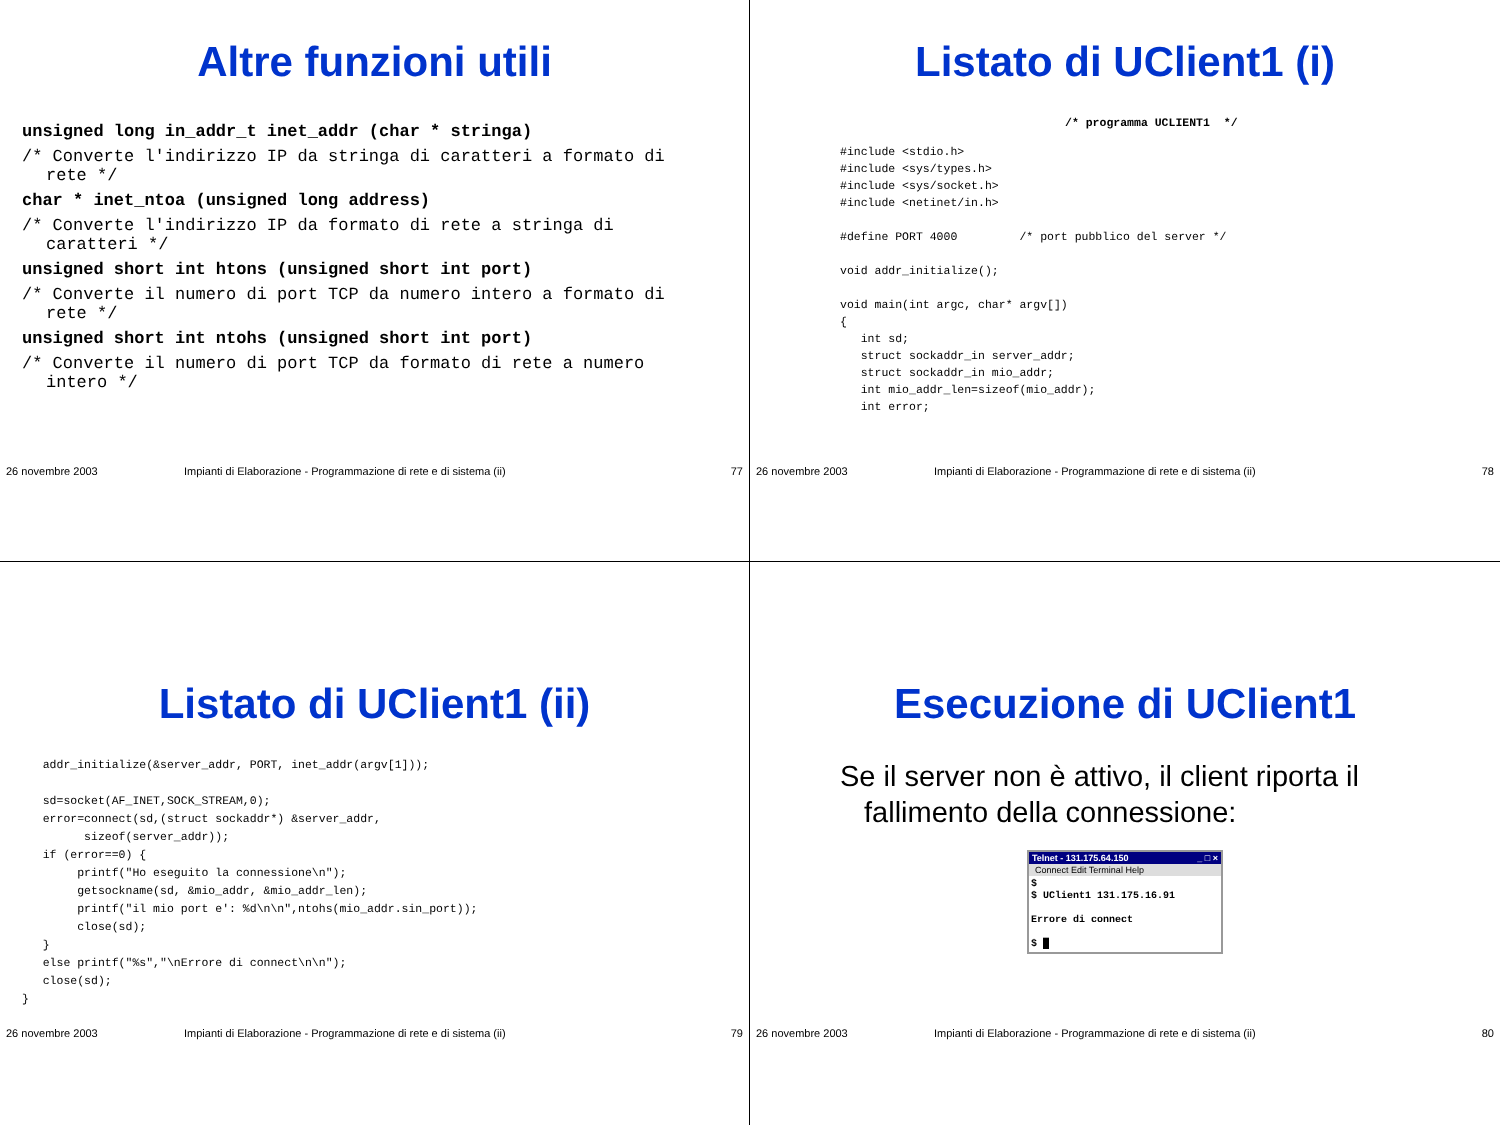Altre funzioni utili
unsigned long in_addr_t inet_addr (char * stringa)
/* Converte l'indirizzo IP da stringa di caratteri a formato di rete */
char * inet_ntoa (unsigned long address)
/* Converte l'indirizzo IP da formato di rete a stringa di caratteri */
unsigned short int htons (unsigned short int port)
/* Converte il numero di port TCP da numero intero a formato di rete */
unsigned short int ntohs (unsigned short int port)
/* Converte il numero di port TCP da formato di rete a numero intero */
26 novembre 2003 Impianti di Elaborazione - Programmazione di rete e di sistema (ii) 77
Listato di UClient1 (i)
/* programma UCLIENT1 */
#include <stdio.h> #include <sys/types.h> #include <sys/socket.h> #include <netinet/in.h> #define PORT 4000 /* port pubblico del server */ void addr_initialize(); void main(int argc, char* argv[]) { int sd; struct sockaddr_in server_addr; struct sockaddr_in mio_addr; int mio_addr_len=sizeof(mio_addr); int error;
26 novembre 2003 Impianti di Elaborazione - Programmazione di rete e di sistema (ii) 78
Listato di UClient1 (ii)
addr_initialize(&server_addr, PORT, inet_addr(argv[1])); sd=socket(AF_INET,SOCK_STREAM,0); error=connect(sd,(struct sockaddr*) &server_addr, sizeof(server_addr)); if (error==0) { printf("Ho eseguito la connessione\n"); getsockname(sd, &mio_addr, &mio_addr_len); printf("il mio port e': %d\n\n",ntohs(mio_addr.sin_port)); close(sd); } else printf("%s","\nErrore di connect\n\n"); close(sd); }
26 novembre 2003 Impianti di Elaborazione - Programmazione di rete e di sistema (ii) 79
Esecuzione di UClient1
Se il server non è attivo, il client riporta il fallimento della connessione:
Telnet - 131.175.64.150 _ □ ×
Connect Edit Terminal Help
$ $ UClient1 131.175.16.91 Errore di connect $ █
26 novembre 2003 Impianti di Elaborazione - Programmazione di rete e di sistema (ii) 80